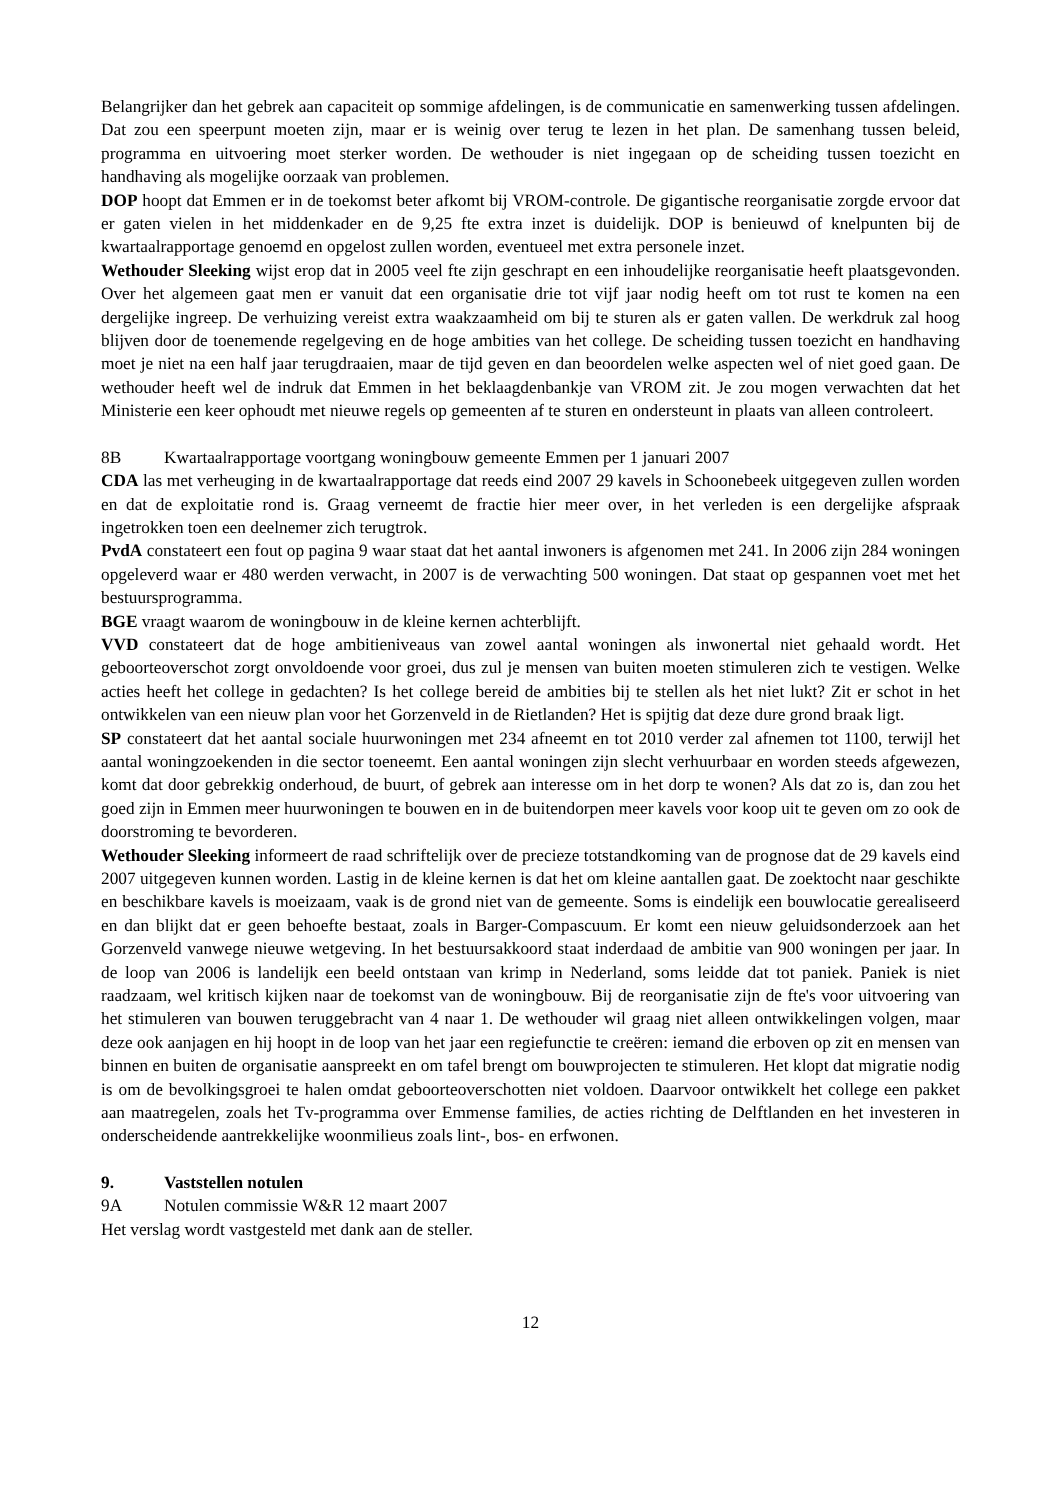Belangrijker dan het gebrek aan capaciteit op sommige afdelingen, is de communicatie en samenwerking tussen afdelingen. Dat zou een speerpunt moeten zijn, maar er is weinig over terug te lezen in het plan. De samenhang tussen beleid, programma en uitvoering moet sterker worden. De wethouder is niet ingegaan op de scheiding tussen toezicht en handhaving als mogelijke oorzaak van problemen.
DOP hoopt dat Emmen er in de toekomst beter afkomt bij VROM-controle. De gigantische reorganisatie zorgde ervoor dat er gaten vielen in het middenkader en de 9,25 fte extra inzet is duidelijk. DOP is benieuwd of knelpunten bij de kwartaalrapportage genoemd en opgelost zullen worden, eventueel met extra personele inzet.
Wethouder Sleeking wijst erop dat in 2005 veel fte zijn geschrapt en een inhoudelijke reorganisatie heeft plaatsgevonden. Over het algemeen gaat men er vanuit dat een organisatie drie tot vijf jaar nodig heeft om tot rust te komen na een dergelijke ingreep. De verhuizing vereist extra waakzaamheid om bij te sturen als er gaten vallen. De werkdruk zal hoog blijven door de toenemende regelgeving en de hoge ambities van het college. De scheiding tussen toezicht en handhaving moet je niet na een half jaar terugdraaien, maar de tijd geven en dan beoordelen welke aspecten wel of niet goed gaan. De wethouder heeft wel de indruk dat Emmen in het beklaagdenbankje van VROM zit. Je zou mogen verwachten dat het Ministerie een keer ophoudt met nieuwe regels op gemeenten af te sturen en ondersteunt in plaats van alleen controleert.
8B Kwartaalrapportage voortgang woningbouw gemeente Emmen per 1 januari 2007
CDA las met verheuging in de kwartaalrapportage dat reeds eind 2007 29 kavels in Schoonebeek uitgegeven zullen worden en dat de exploitatie rond is. Graag verneemt de fractie hier meer over, in het verleden is een dergelijke afspraak ingetrokken toen een deelnemer zich terugtrok.
PvdA constateert een fout op pagina 9 waar staat dat het aantal inwoners is afgenomen met 241. In 2006 zijn 284 woningen opgeleverd waar er 480 werden verwacht, in 2007 is de verwachting 500 woningen. Dat staat op gespannen voet met het bestuursprogramma.
BGE vraagt waarom de woningbouw in de kleine kernen achterblijft.
VVD constateert dat de hoge ambitieniveaus van zowel aantal woningen als inwonertal niet gehaald wordt. Het geboorteoverschot zorgt onvoldoende voor groei, dus zul je mensen van buiten moeten stimuleren zich te vestigen. Welke acties heeft het college in gedachten? Is het college bereid de ambities bij te stellen als het niet lukt? Zit er schot in het ontwikkelen van een nieuw plan voor het Gorzenveld in de Rietlanden? Het is spijtig dat deze dure grond braak ligt.
SP constateert dat het aantal sociale huurwoningen met 234 afneemt en tot 2010 verder zal afnemen tot 1100, terwijl het aantal woningzoekenden in die sector toeneemt. Een aantal woningen zijn slecht verhuurbaar en worden steeds afgewezen, komt dat door gebrekkig onderhoud, de buurt, of gebrek aan interesse om in het dorp te wonen? Als dat zo is, dan zou het goed zijn in Emmen meer huurwoningen te bouwen en in de buitendorpen meer kavels voor koop uit te geven om zo ook de doorstroming te bevorderen.
Wethouder Sleeking informeert de raad schriftelijk over de precieze totstandkoming van de prognose dat de 29 kavels eind 2007 uitgegeven kunnen worden. Lastig in de kleine kernen is dat het om kleine aantallen gaat. De zoektocht naar geschikte en beschikbare kavels is moeizaam, vaak is de grond niet van de gemeente. Soms is eindelijk een bouwlocatie gerealiseerd en dan blijkt dat er geen behoefte bestaat, zoals in Barger-Compascuum. Er komt een nieuw geluidsonderzoek aan het Gorzenveld vanwege nieuwe wetgeving. In het bestuursakkoord staat inderdaad de ambitie van 900 woningen per jaar. In de loop van 2006 is landelijk een beeld ontstaan van krimp in Nederland, soms leidde dat tot paniek. Paniek is niet raadzaam, wel kritisch kijken naar de toekomst van de woningbouw. Bij de reorganisatie zijn de fte's voor uitvoering van het stimuleren van bouwen teruggebracht van 4 naar 1. De wethouder wil graag niet alleen ontwikkelingen volgen, maar deze ook aanjagen en hij hoopt in de loop van het jaar een regiefunctie te creëren: iemand die erboven op zit en mensen van binnen en buiten de organisatie aanspreekt en om tafel brengt om bouwprojecten te stimuleren. Het klopt dat migratie nodig is om de bevolkingsgroei te halen omdat geboorteoverschotten niet voldoen. Daarvoor ontwikkelt het college een pakket aan maatregelen, zoals het Tv-programma over Emmense families, de acties richting de Delftlanden en het investeren in onderscheidende aantrekkelijke woonmilieus zoals lint-, bos- en erfwonen.
9. Vaststellen notulen
9A Notulen commissie W&R 12 maart 2007
Het verslag wordt vastgesteld met dank aan de steller.
12